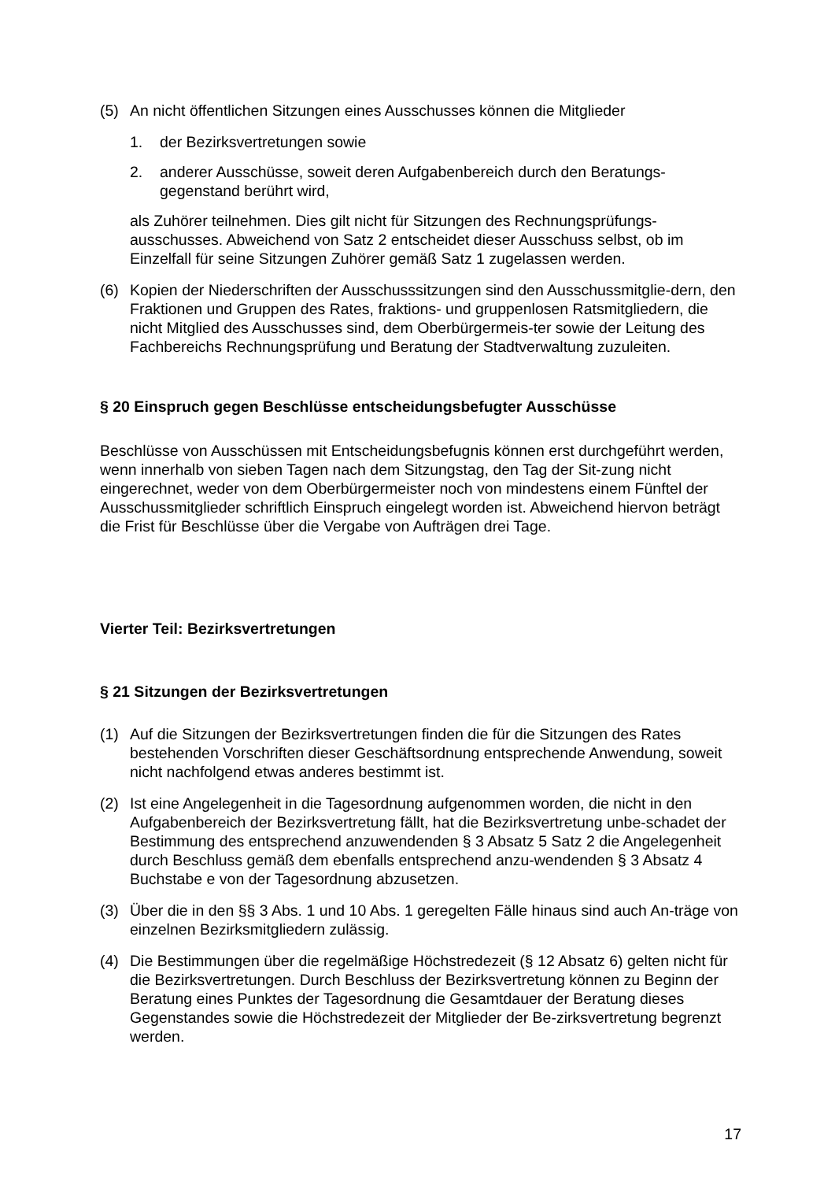(5) An nicht öffentlichen Sitzungen eines Ausschusses können die Mitglieder
1. der Bezirksvertretungen sowie
2. anderer Ausschüsse, soweit deren Aufgabenbereich durch den Beratungs-gegenstand berührt wird,
als Zuhörer teilnehmen. Dies gilt nicht für Sitzungen des Rechnungsprüfungs-ausschusses. Abweichend von Satz 2 entscheidet dieser Ausschuss selbst, ob im Einzelfall für seine Sitzungen Zuhörer gemäß Satz 1 zugelassen werden.
(6) Kopien der Niederschriften der Ausschusssitzungen sind den Ausschussmitglie-dern, den Fraktionen und Gruppen des Rates, fraktions- und gruppenlosen Ratsmitgliedern, die nicht Mitglied des Ausschusses sind, dem Oberbürgermeis-ter sowie der Leitung des Fachbereichs Rechnungsprüfung und Beratung der Stadtverwaltung zuzuleiten.
§ 20 Einspruch gegen Beschlüsse entscheidungsbefugter Ausschüsse
Beschlüsse von Ausschüssen mit Entscheidungsbefugnis können erst durchgeführt werden, wenn innerhalb von sieben Tagen nach dem Sitzungstag, den Tag der Sit-zung nicht eingerechnet, weder von dem Oberbürgermeister noch von mindestens einem Fünftel der Ausschussmitglieder schriftlich Einspruch eingelegt worden ist. Abweichend hiervon beträgt die Frist für Beschlüsse über die Vergabe von Aufträgen drei Tage.
Vierter Teil: Bezirksvertretungen
§ 21 Sitzungen der Bezirksvertretungen
(1) Auf die Sitzungen der Bezirksvertretungen finden die für die Sitzungen des Rates bestehenden Vorschriften dieser Geschäftsordnung entsprechende Anwendung, soweit nicht nachfolgend etwas anderes bestimmt ist.
(2) Ist eine Angelegenheit in die Tagesordnung aufgenommen worden, die nicht in den Aufgabenbereich der Bezirksvertretung fällt, hat die Bezirksvertretung unbe-schadet der Bestimmung des entsprechend anzuwendenden § 3 Absatz 5 Satz 2 die Angelegenheit durch Beschluss gemäß dem ebenfalls entsprechend anzu-wendenden § 3 Absatz 4 Buchstabe e von der Tagesordnung abzusetzen.
(3) Über die in den §§ 3 Abs. 1 und 10 Abs. 1 geregelten Fälle hinaus sind auch An-träge von einzelnen Bezirksmitgliedern zulässig.
(4) Die Bestimmungen über die regelmäßige Höchstredezeit (§ 12 Absatz 6) gelten nicht für die Bezirksvertretungen. Durch Beschluss der Bezirksvertretung können zu Beginn der Beratung eines Punktes der Tagesordnung die Gesamtdauer der Beratung dieses Gegenstandes sowie die Höchstredezeit der Mitglieder der Be-zirksvertretung begrenzt werden.
17